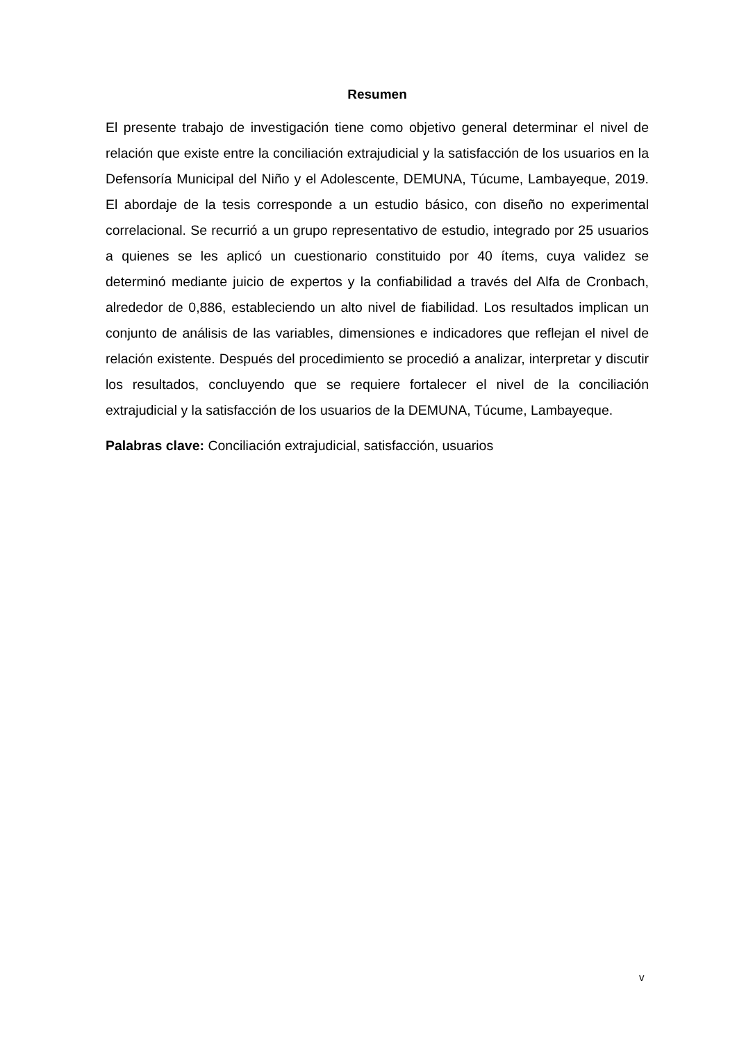Resumen
El presente trabajo de investigación tiene como objetivo general determinar el nivel de relación que existe entre la conciliación extrajudicial y la satisfacción de los usuarios en la Defensoría Municipal del Niño y el Adolescente, DEMUNA, Túcume, Lambayeque, 2019. El abordaje de la tesis corresponde a un estudio básico, con diseño no experimental correlacional. Se recurrió a un grupo representativo de estudio, integrado por 25 usuarios a quienes se les aplicó un cuestionario constituido por 40 ítems, cuya validez se determinó mediante juicio de expertos y la confiabilidad a través del Alfa de Cronbach, alrededor de 0,886, estableciendo un alto nivel de fiabilidad. Los resultados implican un conjunto de análisis de las variables, dimensiones e indicadores que reflejan el nivel de relación existente. Después del procedimiento se procedió a analizar, interpretar y discutir los resultados, concluyendo que se requiere fortalecer el nivel de la conciliación extrajudicial y la satisfacción de los usuarios de la DEMUNA, Túcume, Lambayeque.
Palabras clave: Conciliación extrajudicial, satisfacción, usuarios
v